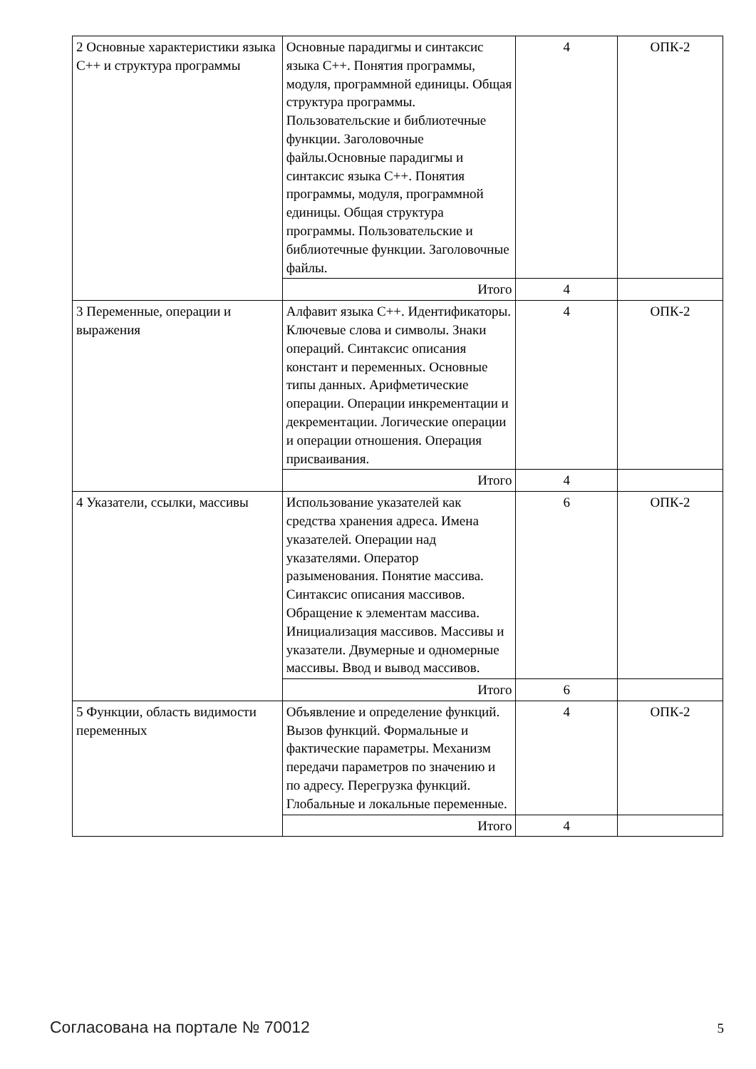| 2 Основные характеристики языка C++ и структура программы | Основные парадигмы и синтаксис языка C++. Понятия программы, модуля, программной единицы. Общая структура программы. Пользовательские и библиотечные функции. Заголовочные файлы.Основные парадигмы и синтаксис языка C++. Понятия программы, модуля, программной единицы. Общая структура программы. Пользовательские и библиотечные функции. Заголовочные файлы. | 4 | ОПК-2 |
| | Итого | 4 | |
| 3 Переменные, операции и выражения | Алфавит языка C++. Идентификаторы. Ключевые слова и символы. Знаки операций. Синтаксис описания констант и переменных. Основные типы данных. Арифметические операции. Операции инкрементации и декрементации. Логические операции и операции отношения. Операция присваивания. | 4 | ОПК-2 |
| | Итого | 4 | |
| 4 Указатели, ссылки, массивы | Использование указателей как средства хранения адреса. Имена указателей. Операции над указателями. Оператор разыменования. Понятие массива. Синтаксис описания массивов. Обращение к элементам массива. Инициализация массивов. Массивы и указатели. Двумерные и одномерные массивы. Ввод и вывод массивов. | 6 | ОПК-2 |
| | Итого | 6 | |
| 5 Функции, область видимости переменных | Объявление и определение функций. Вызов функций. Формальные и фактические параметры. Механизм передачи параметров по значению и по адресу. Перегрузка функций. Глобальные и локальные переменные. | 4 | ОПК-2 |
| | Итого | 4 | |
Согласована на портале № 70012 5